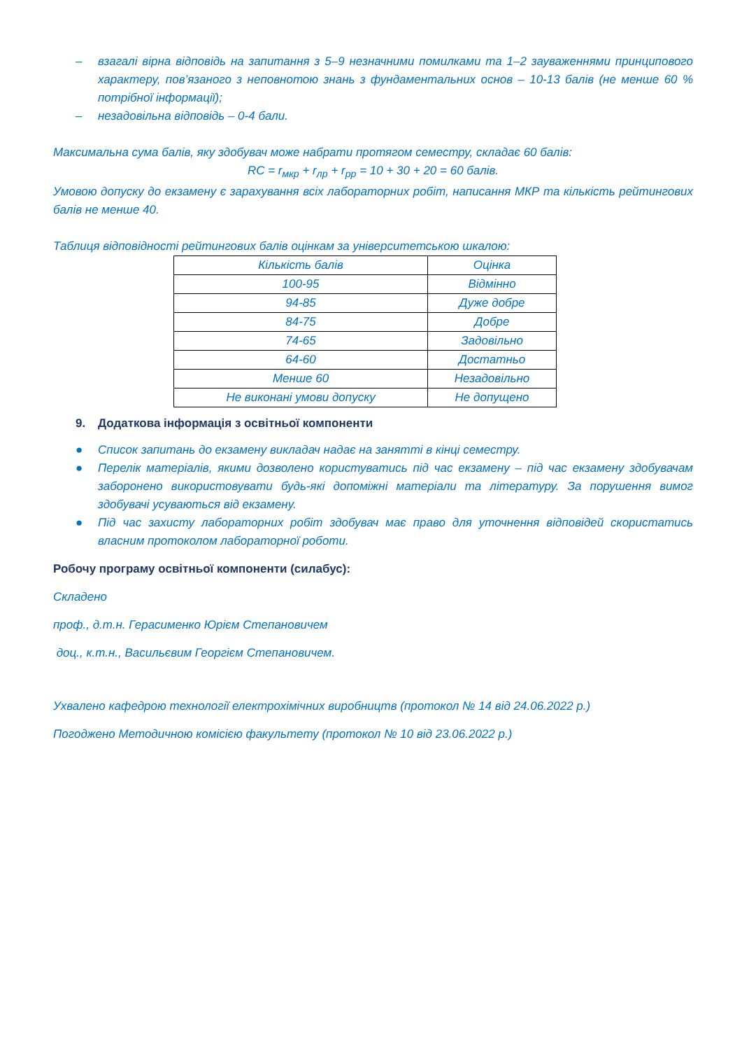– взагалі вірна відповідь на запитання з 5–9 незначними помилками та 1–2 зауваженнями принципового характеру, пов’язаного з неповнотою знань з фундаментальних основ – 10-13 балів (не менше 60 % потрібної інформації);
– незадовільна відповідь – 0-4 бали.
Максимальна сума балів, яку здобувач може набрати протягом семестру, складає 60 балів:
RC = r<sub>мкр</sub> + r<sub>лр</sub> + r<sub>рр</sub> = 10 + 30 + 20 = 60 балів.
Умовою допуску до екзамену є зарахування всіх лабораторних робіт, написання МКР та кількість рейтингових балів не менше 40.
Таблиця відповідності рейтингових балів оцінкам за університетською шкалою:
| Кількість балів | Оцінка |
| 100-95 | Відмінно |
| 94-85 | Дуже добре |
| 84-75 | Добре |
| 74-65 | Задовільно |
| 64-60 | Достатньо |
| Менше 60 | Незадовільно |
| Не виконані умови допуску | Не допущено |
9. Додаткова інформація з освітньої компоненти
● Список запитань до екзамену викладач надає на занятті в кінці семестру.
● Перелік матеріалів, якими дозволено користуватись під час екзамену – під час екзамену здобувачам заборонено використовувати будь-які допоміжні матеріали та літературу. За порушення вимог здобувачі усуваються від екзамену.
● Під час захисту лабораторних робіт здобувач має право для уточнення відповідей скористатись власним протоколом лабораторної роботи.
Робочу програму освітньої компоненти (силабус):
Складено
проф., д.т.н. Герасименко Юрієм Степановичем
доц., к.т.н., Васильєвим Георгієм Степановичем.
Ухвалено кафедрою технології електрохімічних виробництв (протокол № 14 від 24.06.2022 р.)
Погоджено Методичною комісією факультету (протокол № 10 від 23.06.2022 р.)